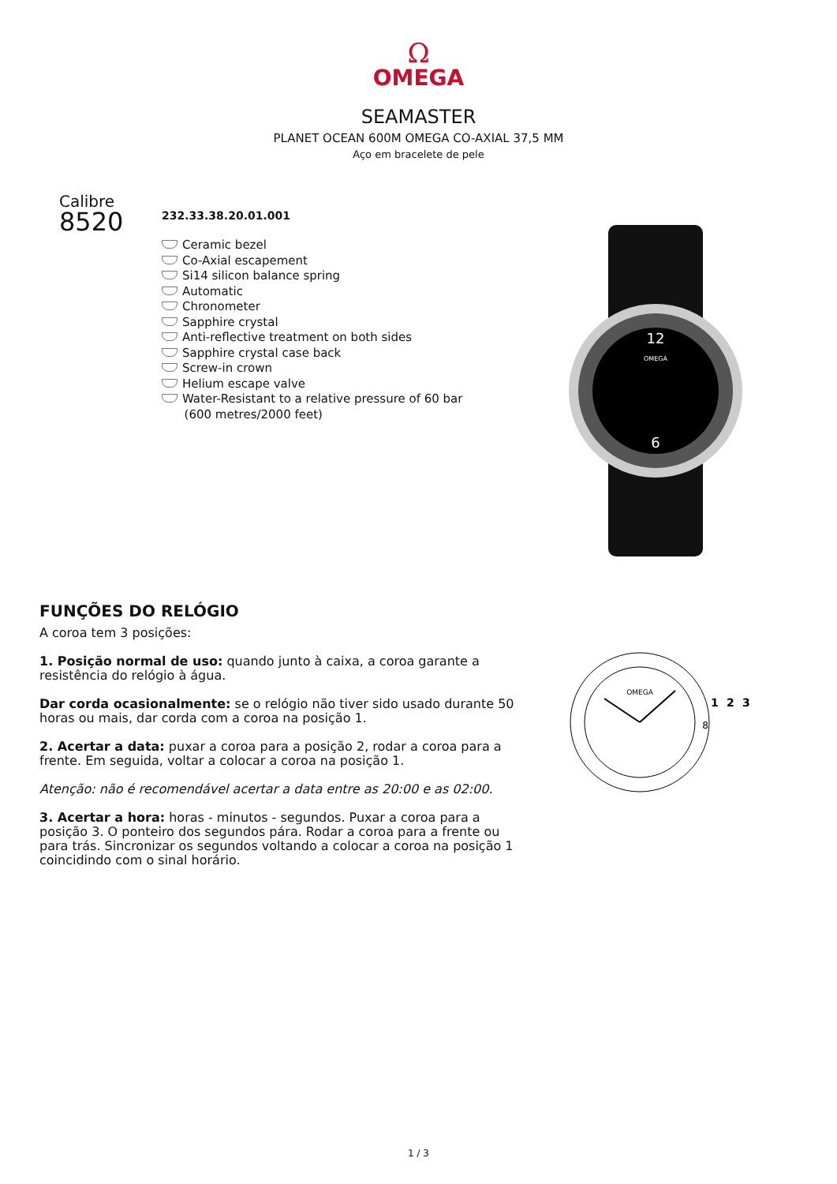Ω
OMEGA
SEAMASTER
PLANET OCEAN 600M OMEGA CO-AXIAL 37,5 MM
Aço em bracelete de pele
Calibre
8520
232.33.38.20.01.001
Ceramic bezel
Co-Axial escapement
Si14 silicon balance spring
Automatic
Chronometer
Sapphire crystal
Anti-reflective treatment on both sides
Sapphire crystal case back
Screw-in crown
Helium escape valve
Water-Resistant to a relative pressure of 60 bar
(600 metres/2000 feet)
12
6
OMEGA
FUNÇÕES DO RELÓGIO
A coroa tem 3 posições:
1. Posição normal de uso: quando junto à caixa, a coroa garante a resistência do relógio à água.
Dar corda ocasionalmente: se o relógio não tiver sido usado durante 50 horas ou mais, dar corda com a coroa na posição 1.
2. Acertar a data: puxar a coroa para a posição 2, rodar a coroa para a frente. Em seguida, voltar a colocar a coroa na posição 1.
Atenção: não é recomendável acertar a data entre as 20:00 e as 02:00.
3. Acertar a hora: horas - minutos - segundos. Puxar a coroa para a posição 3. O ponteiro dos segundos pára. Rodar a coroa para a frente ou para trás. Sincronizar os segundos voltando a colocar a coroa na posição 1 coincidindo com o sinal horário.
OMEGA
8
1
2
3
1 / 3